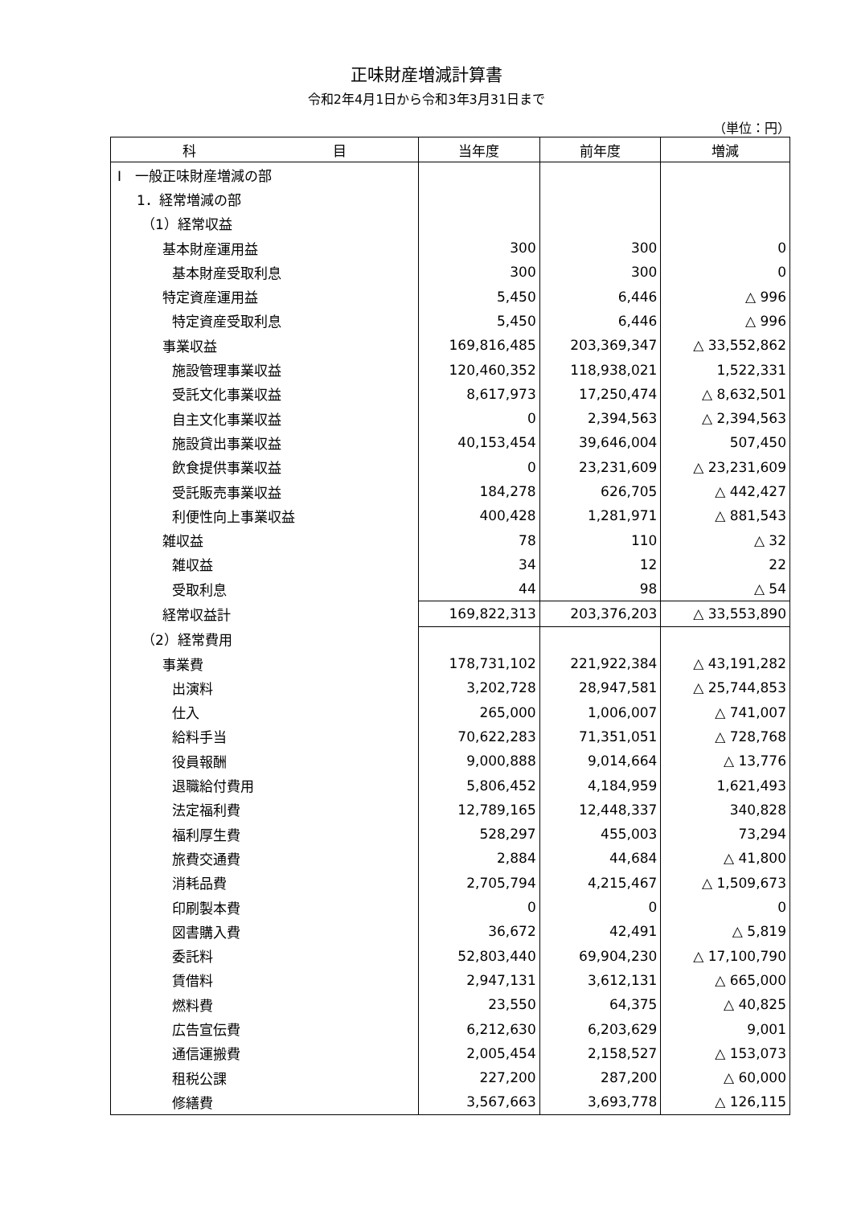正味財産増減計算書
令和2年4月1日から令和3年3月31日まで
（単位：円）
| 科 目 | 当年度 | 前年度 | 増減 |
| --- | --- | --- | --- |
| Ⅰ 一般正味財産増減の部 | | | |
| 1．経常増減の部 | | | |
| （1）経常収益 | | | |
| 基本財産運用益 | 300 | 300 | 0 |
| 基本財産受取利息 | 300 | 300 | 0 |
| 特定資産運用益 | 5,450 | 6,446 | △ 996 |
| 特定資産受取利息 | 5,450 | 6,446 | △ 996 |
| 事業収益 | 169,816,485 | 203,369,347 | △ 33,552,862 |
| 施設管理事業収益 | 120,460,352 | 118,938,021 | 1,522,331 |
| 受託文化事業収益 | 8,617,973 | 17,250,474 | △ 8,632,501 |
| 自主文化事業収益 | 0 | 2,394,563 | △ 2,394,563 |
| 施設貸出事業収益 | 40,153,454 | 39,646,004 | 507,450 |
| 飲食提供事業収益 | 0 | 23,231,609 | △ 23,231,609 |
| 受託販売事業収益 | 184,278 | 626,705 | △ 442,427 |
| 利便性向上事業収益 | 400,428 | 1,281,971 | △ 881,543 |
| 雑収益 | 78 | 110 | △ 32 |
| 雑収益 | 34 | 12 | 22 |
| 受取利息 | 44 | 98 | △ 54 |
| 経常収益計 | 169,822,313 | 203,376,203 | △ 33,553,890 |
| （2）経常費用 | | | |
| 事業費 | 178,731,102 | 221,922,384 | △ 43,191,282 |
| 出演料 | 3,202,728 | 28,947,581 | △ 25,744,853 |
| 仕入 | 265,000 | 1,006,007 | △ 741,007 |
| 給料手当 | 70,622,283 | 71,351,051 | △ 728,768 |
| 役員報酬 | 9,000,888 | 9,014,664 | △ 13,776 |
| 退職給付費用 | 5,806,452 | 4,184,959 | 1,621,493 |
| 法定福利費 | 12,789,165 | 12,448,337 | 340,828 |
| 福利厚生費 | 528,297 | 455,003 | 73,294 |
| 旅費交通費 | 2,884 | 44,684 | △ 41,800 |
| 消耗品費 | 2,705,794 | 4,215,467 | △ 1,509,673 |
| 印刷製本費 | 0 | 0 | 0 |
| 図書購入費 | 36,672 | 42,491 | △ 5,819 |
| 委託料 | 52,803,440 | 69,904,230 | △ 17,100,790 |
| 賃借料 | 2,947,131 | 3,612,131 | △ 665,000 |
| 燃料費 | 23,550 | 64,375 | △ 40,825 |
| 広告宣伝費 | 6,212,630 | 6,203,629 | 9,001 |
| 通信運搬費 | 2,005,454 | 2,158,527 | △ 153,073 |
| 租税公課 | 227,200 | 287,200 | △ 60,000 |
| 修繕費 | 3,567,663 | 3,693,778 | △ 126,115 |